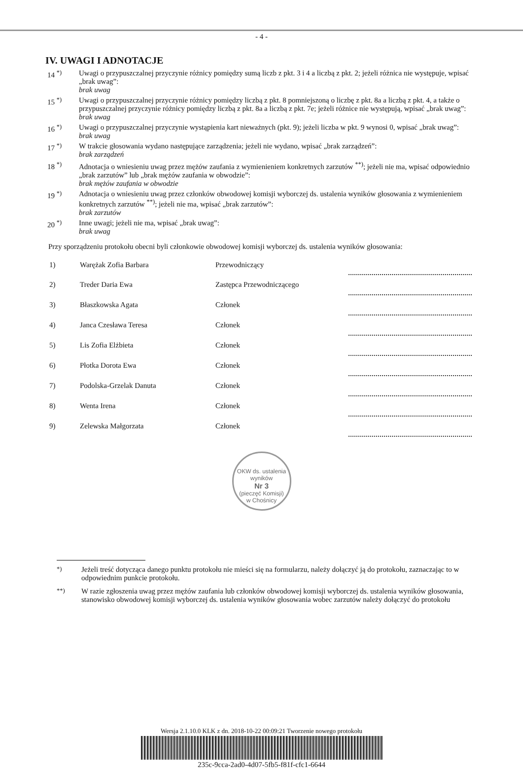- 4 -
IV. UWAGI I ADNOTACJE
14 <sup>*)</sup> Uwagi o przypuszczalnej przyczynie różnicy pomiędzy sumą liczb z pkt. 3 i 4 a liczbą z pkt. 2; jeżeli różnica nie występuje, wpisać „brak uwag”:
brak uwag
15 <sup>*)</sup> Uwagi o przypuszczalnej przyczynie różnicy pomiędzy liczbą z pkt. 8 pomniejszoną o liczbę z pkt. 8a a liczbą z pkt. 4, a także o przypuszczalnej przyczynie różnicy pomiędzy liczbą z pkt. 8a a liczbą z pkt. 7e; jeżeli różnice nie występują, wpisać „brak uwag”:
brak uwag
16 <sup>*)</sup> Uwagi o przypuszczalnej przyczynie wystąpienia kart nieważnych (pkt. 9); jeżeli liczba w pkt. 9 wynosi 0, wpisać „brak uwag”:
brak uwag
17 <sup>*)</sup> W trakcie głosowania wydano następujące zarządzenia; jeżeli nie wydano, wpisać „brak zarządzeń”:
brak zarządzeń
18 <sup>*)</sup> Adnotacja o wniesieniu uwag przez mężów zaufania z wymienieniem konkretnych zarzutów <sup>**)</sup>; jeżeli nie ma, wpisać odpowiednio „brak zarzutów” lub „brak mężów zaufania w obwodzie”:
brak mężów zaufania w obwodzie
19 <sup>*)</sup> Adnotacja o wniesieniu uwag przez członków obwodowej komisji wyborczej ds. ustalenia wyników głosowania z wymienieniem konkretnych zarzutów <sup>**)</sup>; jeżeli nie ma, wpisać „brak zarzutów”:
brak zarzutów
20 <sup>*)</sup> Inne uwagi; jeżeli nie ma, wpisać „brak uwag”:
brak uwag
Przy sporządzeniu protokołu obecni byli członkowie obwodowej komisji wyborczej ds. ustalenia wyników głosowania:
| 1) | Warężak Zofia Barbara | Przewodniczący | |
| 2) | Treder Daria Ewa | Zastępca Przewodniczącego | |
| 3) | Błaszkowska Agata | Członek | |
| 4) | Janca Czesława Teresa | Członek | |
| 5) | Lis Zofia Elżbieta | Członek | |
| 6) | Płotka Dorota Ewa | Członek | |
| 7) | Podolska-Grzelak Danuta | Członek | |
| 8) | Wenta Irena | Członek | |
| 9) | Zelewska Małgorzata | Członek | |
OKW ds. ustalenia wyników
Nr 3
(pieczęć Komisji)
w Chośnicy
<sup>*)</sup> Jeżeli treść dotycząca danego punktu protokołu nie mieści się na formularzu, należy dołączyć ją do protokołu, zaznaczając to w odpowiednim punkcie protokołu.
<sup>**)</sup> W razie zgłoszenia uwag przez mężów zaufania lub członków obwodowej komisji wyborczej ds. ustalenia wyników głosowania, stanowisko obwodowej komisji wyborczej ds. ustalenia wyników głosowania wobec zarzutów należy dołączyć do protokołu
Wersja 2.1.10.0 KLK z dn. 2018-10-22 00:09:21 Tworzenie nowego protokołu
235c-9cca-2ad0-4d07-5fb5-f81f-cfc1-6644